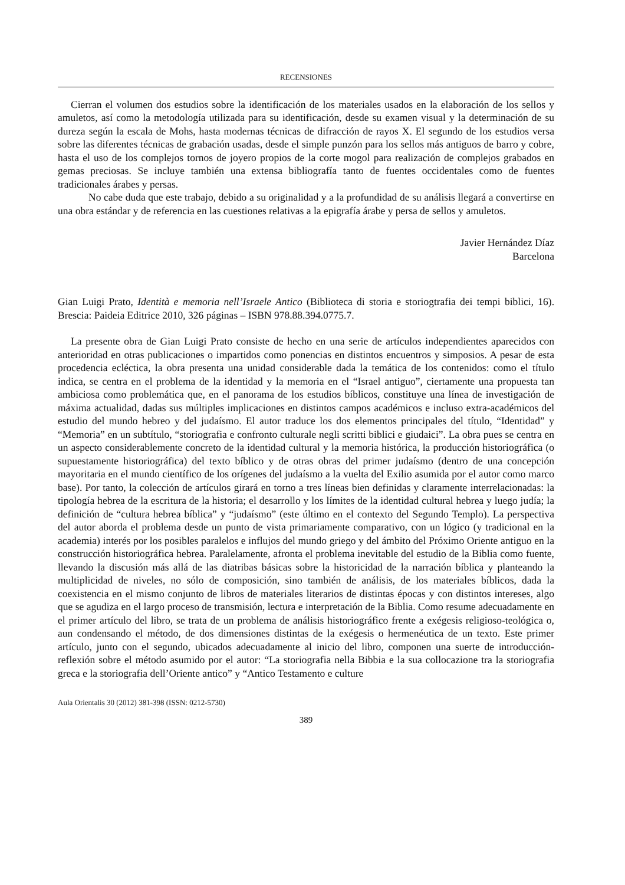RECENSIONES
Cierran el volumen dos estudios sobre la identificación de los materiales usados en la elaboración de los sellos y amuletos, así como la metodología utilizada para su identificación, desde su examen visual y la determinación de su dureza según la escala de Mohs, hasta modernas técnicas de difracción de rayos X. El segundo de los estudios versa sobre las diferentes técnicas de grabación usadas, desde el simple punzón para los sellos más antiguos de barro y cobre, hasta el uso de los complejos tornos de joyero propios de la corte mogol para realización de complejos grabados en gemas preciosas. Se incluye también una extensa bibliografía tanto de fuentes occidentales como de fuentes tradicionales árabes y persas.
No cabe duda que este trabajo, debido a su originalidad y a la profundidad de su análisis llegará a convertirse en una obra estándar y de referencia en las cuestiones relativas a la epigrafía árabe y persa de sellos y amuletos.
Javier Hernández Díaz
Barcelona
Gian Luigi Prato, Identità e memoria nell’Israele Antico (Biblioteca di storia e storiogtrafia dei tempi biblici, 16). Brescia: Paideia Editrice 2010, 326 páginas – ISBN 978.88.394.0775.7.
La presente obra de Gian Luigi Prato consiste de hecho en una serie de artículos independientes aparecidos con anterioridad en otras publicaciones o impartidos como ponencias en distintos encuentros y simposios. A pesar de esta procedencia ecléctica, la obra presenta una unidad considerable dada la temática de los contenidos: como el título indica, se centra en el problema de la identidad y la memoria en el “Israel antiguo”, ciertamente una propuesta tan ambiciosa como problemática que, en el panorama de los estudios bíblicos, constituye una línea de investigación de máxima actualidad, dadas sus múltiples implicaciones en distintos campos académicos e incluso extra-académicos del estudio del mundo hebreo y del judaísmo. El autor traduce los dos elementos principales del título, “Identidad” y “Memoria” en un subtítulo, “storiografia e confronto culturale negli scritti biblici e giudaici”. La obra pues se centra en un aspecto considerablemente concreto de la identidad cultural y la memoria histórica, la producción historiográfica (o supuestamente historiográfica) del texto bíblico y de otras obras del primer judaísmo (dentro de una concepción mayoritaria en el mundo científico de los orígenes del judaísmo a la vuelta del Exilio asumida por el autor como marco base). Por tanto, la colección de artículos girará en torno a tres líneas bien definidas y claramente interrelacionadas: la tipología hebrea de la escritura de la historia; el desarrollo y los límites de la identidad cultural hebrea y luego judía; la definición de “cultura hebrea bíblica” y “judaísmo” (este último en el contexto del Segundo Templo). La perspectiva del autor aborda el problema desde un punto de vista primariamente comparativo, con un lógico (y tradicional en la academia) interés por los posibles paralelos e influjos del mundo griego y del ámbito del Próximo Oriente antiguo en la construcción historiográfica hebrea. Paralelamente, afronta el problema inevitable del estudio de la Biblia como fuente, llevando la discusión más allá de las diatribas básicas sobre la historicidad de la narración bíblica y planteando la multiplicidad de niveles, no sólo de composición, sino también de análisis, de los materiales bíblicos, dada la coexistencia en el mismo conjunto de libros de materiales literarios de distintas épocas y con distintos intereses, algo que se agudiza en el largo proceso de transmisión, lectura e interpretación de la Biblia. Como resume adecuadamente en el primer artículo del libro, se trata de un problema de análisis historiográfico frente a exégesis religioso-teológica o, aun condensando el método, de dos dimensiones distintas de la exégesis o hermenéutica de un texto. Este primer artículo, junto con el segundo, ubicados adecuadamente al inicio del libro, componen una suerte de introducción-reflexión sobre el método asumido por el autor: “La storiografia nella Bibbia e la sua collocazione tra la storiografia greca e la storiografia dell’Oriente antico” y “Antico Testamento e culture
Aula Orientalis 30 (2012) 381-398 (ISSN: 0212-5730)
389